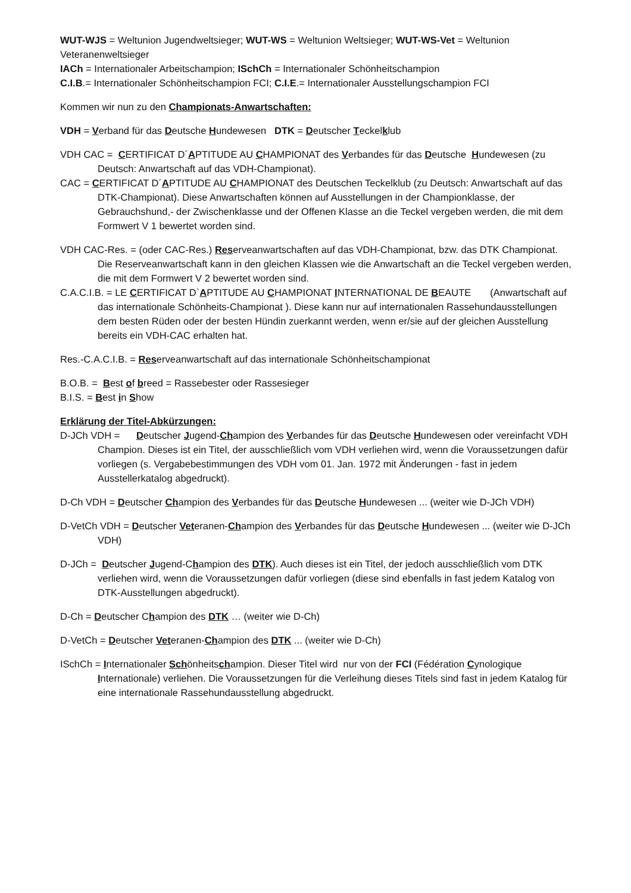WUT-WJS = Weltunion Jugendweltsieger; WUT-WS = Weltunion Weltsieger; WUT-WS-Vet = Weltunion Veteranenweltsieger
IACh = Internationaler Arbeitschampion; ISchCh = Internationaler Schönheitschampion
C.I.B.= Internationaler Schönheitschampion FCI; C.I.E.= Internationaler Ausstellungschampion FCI
Kommen wir nun zu den Championats-Anwartschaften:
VDH = Verband für das Deutsche Hundewesen DTK = Deutscher Teckelklub
VDH CAC = CERTIFICAT D´APTITUDE AU CHAMPIONAT des Verbandes für das Deutsche Hundewesen (zu Deutsch: Anwartschaft auf das VDH-Championat).
CAC = CERTIFICAT D´APTITUDE AU CHAMPIONAT des Deutschen Teckelklub (zu Deutsch: Anwartschaft auf das DTK-Championat). Diese Anwartschaften können auf Ausstellungen in der Championklasse, der Gebrauchshund,- der Zwischenklasse und der Offenen Klasse an die Teckel vergeben werden, die mit dem Formwert V 1 bewertet worden sind.
VDH CAC-Res. = (oder CAC-Res.) Reserveanwartschaften auf das VDH-Championat, bzw. das DTK Championat. Die Reserveanwartschaft kann in den gleichen Klassen wie die Anwartschaft an die Teckel vergeben werden, die mit dem Formwert V 2 bewertet worden sind.
C.A.C.I.B. = LE CERTIFICAT D`APTITUDE AU CHAMPIONAT INTERNATIONAL DE BEAUTE (Anwartschaft auf das internationale Schönheits-Championat ). Diese kann nur auf internationalen Rassehundausstellungen dem besten Rüden oder der besten Hündin zuerkannt werden, wenn er/sie auf der gleichen Ausstellung bereits ein VDH-CAC erhalten hat.
Res.-C.A.C.I.B. = Reserveanwartschaft auf das internationale Schönheitschampionat
B.O.B. = Best of breed = Rassebester oder Rassesieger
B.I.S. = Best in Show
Erklärung der Titel-Abkürzungen:
D-JCh VDH = Deutscher Jugend-Champion des Verbandes für das Deutsche Hundewesen oder vereinfacht VDH Champion. Dieses ist ein Titel, der ausschließlich vom VDH verliehen wird, wenn die Voraussetzungen dafür vorliegen (s. Vergabebestimmungen des VDH vom 01. Jan. 1972 mit Änderungen - fast in jedem Ausstellerkatalog abgedruckt).
D-Ch VDH = Deutscher Champion des Verbandes für das Deutsche Hundewesen ... (weiter wie D-JCh VDH)
D-VetCh VDH = Deutscher Veteranen-Champion des Verbandes für das Deutsche Hundewesen ... (weiter wie D-JCh VDH)
D-JCh = Deutscher Jugend-Champion des DTK). Auch dieses ist ein Titel, der jedoch ausschließlich vom DTK verliehen wird, wenn die Voraussetzungen dafür vorliegen (diese sind ebenfalls in fast jedem Katalog von DTK-Ausstellungen abgedruckt).
D-Ch = Deutscher Champion des DTK … (weiter wie D-Ch)
D-VetCh = Deutscher Veteranen-Champion des DTK ... (weiter wie D-Ch)
ISchCh = Internationaler Schönheitschampion. Dieser Titel wird nur von der FCI (Fédération Cynologique Internationale) verliehen. Die Voraussetzungen für die Verleihung dieses Titels sind fast in jedem Katalog für eine internationale Rassehundausstellung abgedruckt.